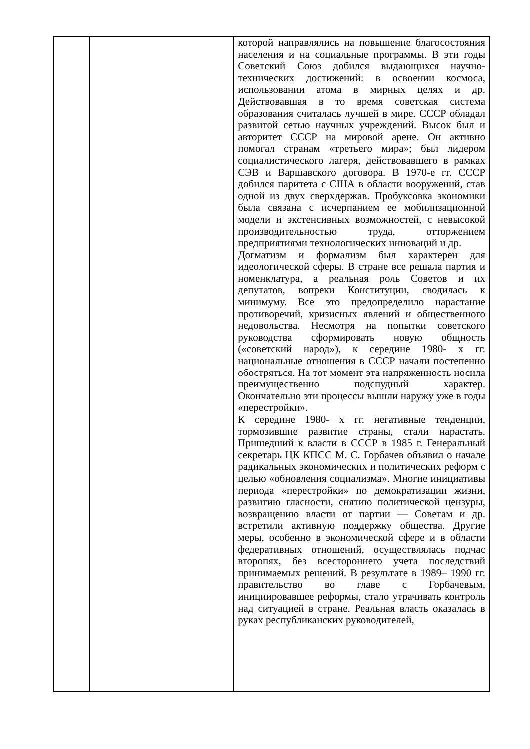| | | которой направлялись на повышение благосостояния населения и на социальные программы. В эти годы Советский Союз добился выдающихся научно- технических достижений: в освоении космоса, использовании атома в мирных целях и др. Действовавшая в то время советская система образования считалась лучшей в мире. СССР обладал развитой сетью научных учреждений. Высок был и авторитет СССР на мировой арене. Он активно помогал странам «третьего мира»; был лидером социалистического лагеря, действовавшего в рамках СЭВ и Варшавского договора. В 1970-е гг. СССР добился паритета с США в области вооружений, став одной из двух сверхдержав. Пробуксовка экономики была связана с исчерпанием ее мобилизационной модели и экстенсивных возможностей, с невысокой производительностью труда, отторжением предприятиями технологических инноваций и др. Догматизм и формализм был характерен для идеологической сферы. В стране все решала партия и номенклатура, а реальная роль Советов и их депутатов, вопреки Конституции, сводилась к минимуму. Все это предопределило нарастание противоречий, кризисных явлений и общественного недовольства. Несмотря на попытки советского руководства сформировать новую общность («советский народ»), к середине 1980- х гг. национальные отношения в СССР начали постепенно обостряться. На тот момент эта напряженность носила преимущественно подспудный характер. Окончательно эти процессы вышли наружу уже в годы «перестройки». К середине 1980- х гг. негативные тенденции, тормозившие развитие страны, стали нарастать. Пришедший к власти в СССР в 1985 г. Генеральный секретарь ЦК КПСС М. С. Горбачев объявил о начале радикальных экономических и политических реформ с целью «обновления социализма». Многие инициативы периода «перестройки» по демократизации жизни, развитию гласности, снятию политической цензуры, возвращению власти от партии — Советам и др. встретили активную поддержку общества. Другие меры, особенно в экономической сфере и в области федеративных отношений, осуществлялась подчас второпях, без всестороннего учета последствий принимаемых решений. В результате в 1989– 1990 гг. правительство во главе с Горбачевым, инициировавшее реформы, стало утрачивать контроль над ситуацией в стране. Реальная власть оказалась в руках республиканских руководителей, |